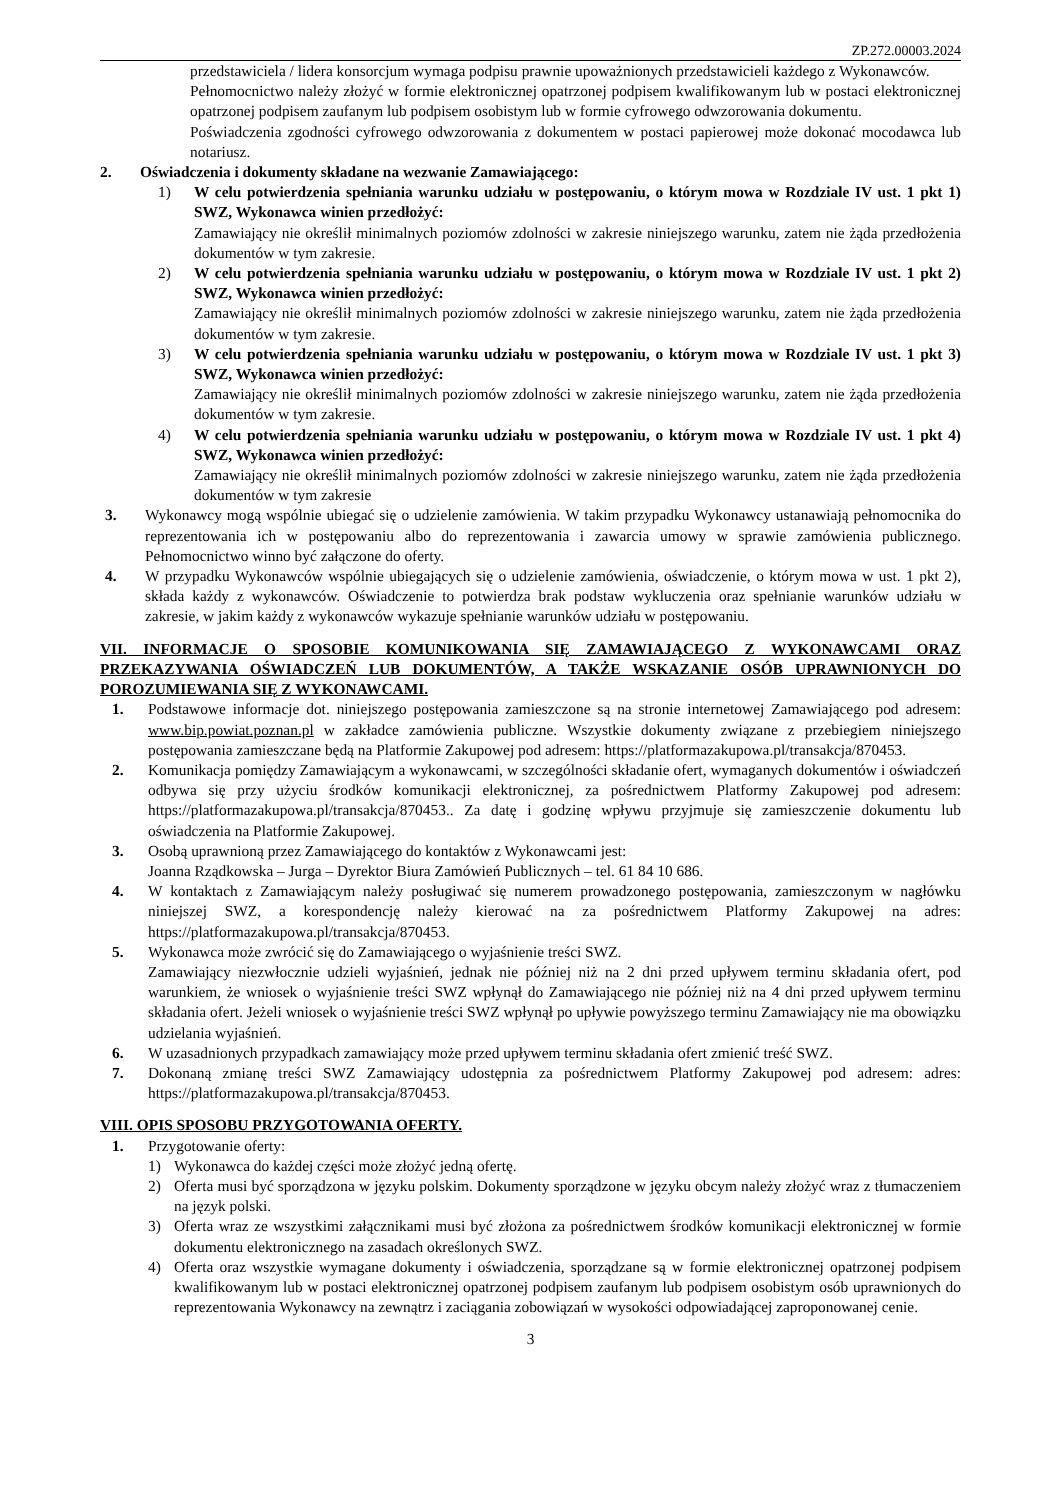ZP.272.00003.2024
przedstawiciela / lidera konsorcjum wymaga podpisu prawnie upoważnionych przedstawicieli każdego z Wykonawców.
Pełnomocnictwo należy złożyć w formie elektronicznej opatrzonej podpisem kwalifikowanym lub w postaci elektronicznej opatrzonej podpisem zaufanym lub podpisem osobistym lub w formie cyfrowego odwzorowania dokumentu.
Poświadczenia zgodności cyfrowego odwzorowania z dokumentem w postaci papierowej może dokonać mocodawca lub notariusz.
2. Oświadczenia i dokumenty składane na wezwanie Zamawiającego:
1) W celu potwierdzenia spełniania warunku udziału w postępowaniu, o którym mowa w Rozdziale IV ust. 1 pkt 1) SWZ, Wykonawca winien przedłożyć:
Zamawiający nie określił minimalnych poziomów zdolności w zakresie niniejszego warunku, zatem nie żąda przedłożenia dokumentów w tym zakresie.
2) W celu potwierdzenia spełniania warunku udziału w postępowaniu, o którym mowa w Rozdziale IV ust. 1 pkt 2) SWZ, Wykonawca winien przedłożyć:
Zamawiający nie określił minimalnych poziomów zdolności w zakresie niniejszego warunku, zatem nie żąda przedłożenia dokumentów w tym zakresie.
3) W celu potwierdzenia spełniania warunku udziału w postępowaniu, o którym mowa w Rozdziale IV ust. 1 pkt 3) SWZ, Wykonawca winien przedłożyć:
Zamawiający nie określił minimalnych poziomów zdolności w zakresie niniejszego warunku, zatem nie żąda przedłożenia dokumentów w tym zakresie.
4) W celu potwierdzenia spełniania warunku udziału w postępowaniu, o którym mowa w Rozdziale IV ust. 1 pkt 4) SWZ, Wykonawca winien przedłożyć:
Zamawiający nie określił minimalnych poziomów zdolności w zakresie niniejszego warunku, zatem nie żąda przedłożenia dokumentów w tym zakresie
3. Wykonawcy mogą wspólnie ubiegać się o udzielenie zamówienia. W takim przypadku Wykonawcy ustanawiają pełnomocnika do reprezentowania ich w postępowaniu albo do reprezentowania i zawarcia umowy w sprawie zamówienia publicznego. Pełnomocnictwo winno być załączone do oferty.
4. W przypadku Wykonawców wspólnie ubiegających się o udzielenie zamówienia, oświadczenie, o którym mowa w ust. 1 pkt 2), składa każdy z wykonawców. Oświadczenie to potwierdza brak podstaw wykluczenia oraz spełnianie warunków udziału w zakresie, w jakim każdy z wykonawców wykazuje spełnianie warunków udziału w postępowaniu.
VII. INFORMACJE O SPOSOBIE KOMUNIKOWANIA SIĘ ZAMAWIAJĄCEGO Z WYKONAWCAMI ORAZ PRZEKAZYWANIA OŚWIADCZEŃ LUB DOKUMENTÓW, A TAKŻE WSKAZANIE OSÓB UPRAWNIONYCH DO POROZUMIEWANIA SIĘ Z WYKONAWCAMI.
1. Podstawowe informacje dot. niniejszego postępowania zamieszczone są na stronie internetowej Zamawiającego pod adresem: www.bip.powiat.poznan.pl w zakładce zamówienia publiczne. Wszystkie dokumenty związane z przebiegiem niniejszego postępowania zamieszczane będą na Platformie Zakupowej pod adresem: https://platformazakupowa.pl/transakcja/870453.
2. Komunikacja pomiędzy Zamawiającym a wykonawcami, w szczególności składanie ofert, wymaganych dokumentów i oświadczeń odbywa się przy użyciu środków komunikacji elektronicznej, za pośrednictwem Platformy Zakupowej pod adresem: https://platformazakupowa.pl/transakcja/870453.. Za datę i godzinę wpływu przyjmuje się zamieszczenie dokumentu lub oświadczenia na Platformie Zakupowej.
3. Osobą uprawnioną przez Zamawiającego do kontaktów z Wykonawcami jest:
Joanna Rządkowska – Jurga – Dyrektor Biura Zamówień Publicznych – tel. 61 84 10 686.
4. W kontaktach z Zamawiającym należy posługiwać się numerem prowadzonego postępowania, zamieszczonym w nagłówku niniejszej SWZ, a korespondencję należy kierować na za pośrednictwem Platformy Zakupowej na adres: https://platformazakupowa.pl/transakcja/870453.
5. Wykonawca może zwrócić się do Zamawiającego o wyjaśnienie treści SWZ.
Zamawiający niezwłocznie udzieli wyjaśnień, jednak nie później niż na 2 dni przed upływem terminu składania ofert, pod warunkiem, że wniosek o wyjaśnienie treści SWZ wpłynął do Zamawiającego nie później niż na 4 dni przed upływem terminu składania ofert. Jeżeli wniosek o wyjaśnienie treści SWZ wpłynął po upływie powyższego terminu Zamawiający nie ma obowiązku udzielania wyjaśnień.
6. W uzasadnionych przypadkach zamawiający może przed upływem terminu składania ofert zmienić treść SWZ.
7. Dokonaną zmianę treści SWZ Zamawiający udostępnia za pośrednictwem Platformy Zakupowej pod adresem: adres: https://platformazakupowa.pl/transakcja/870453.
VIII. OPIS SPOSOBU PRZYGOTOWANIA OFERTY.
1. Przygotowanie oferty:
1) Wykonawca do każdej części może złożyć jedną ofertę.
2) Oferta musi być sporządzona w języku polskim. Dokumenty sporządzone w języku obcym należy złożyć wraz z tłumaczeniem na język polski.
3) Oferta wraz ze wszystkimi załącznikami musi być złożona za pośrednictwem środków komunikacji elektronicznej w formie dokumentu elektronicznego na zasadach określonych SWZ.
4) Oferta oraz wszystkie wymagane dokumenty i oświadczenia, sporządzane są w formie elektronicznej opatrzonej podpisem kwalifikowanym lub w postaci elektronicznej opatrzonej podpisem zaufanym lub podpisem osobistym osób uprawnionych do reprezentowania Wykonawcy na zewnątrz i zaciągania zobowiązań w wysokości odpowiadającej zaproponowanej cenie.
3